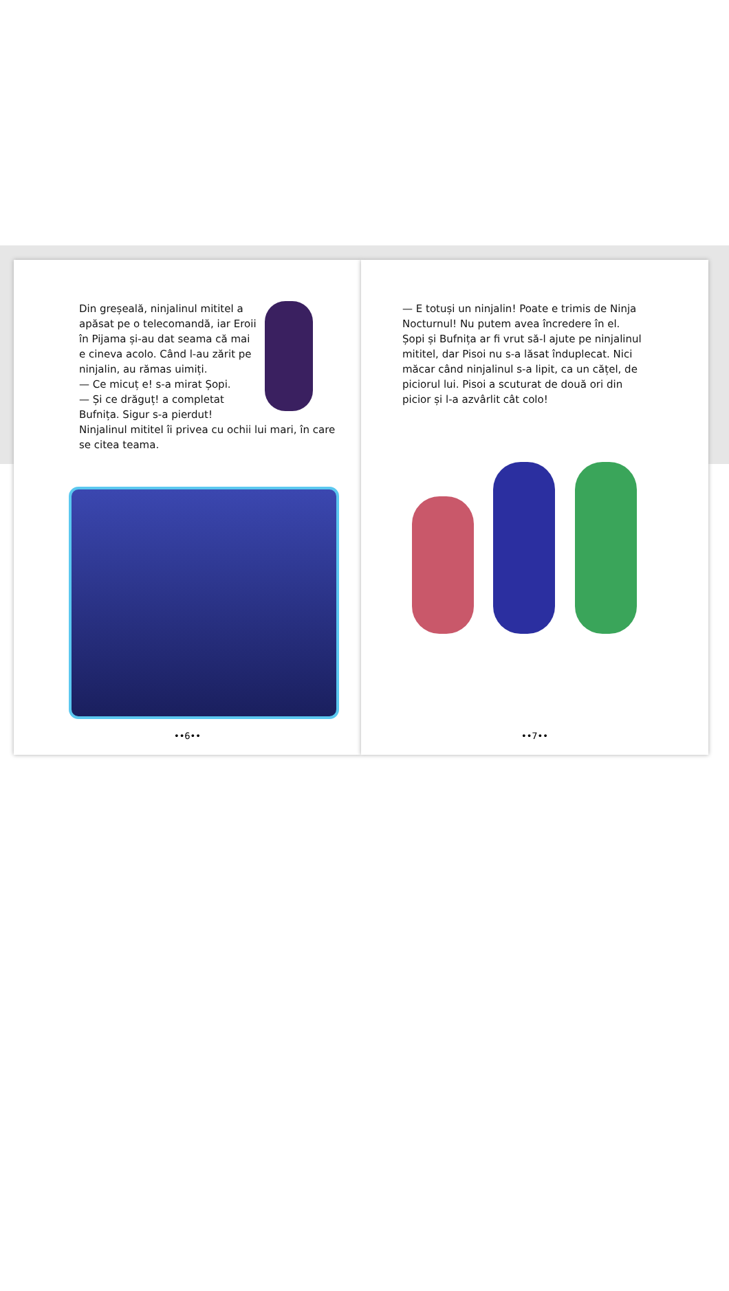Din greșeală, ninjalinul mititel a apăsat pe o telecomandă, iar Eroii în Pijama și-au dat seama că mai e cineva acolo. Când l-au zărit pe ninjalin, au rămas uimiți.
— Ce micuț e! s-a mirat Șopi.
— Și ce drăguț! a completat Bufnița. Sigur s-a pierdut!
Ninjalinul mititel îi privea cu ochii lui mari, în care se citea teama.
••6••
— E totuși un ninjalin! Poate e trimis de Ninja Nocturnul! Nu putem avea încredere în el.
Șopi și Bufnița ar fi vrut să-l ajute pe ninjalinul mititel, dar Pisoi nu s-a lăsat înduplecat. Nici măcar când ninjalinul s-a lipit, ca un cățel, de piciorul lui. Pisoi a scuturat de două ori din picior și l-a azvârlit cât colo!
••7••